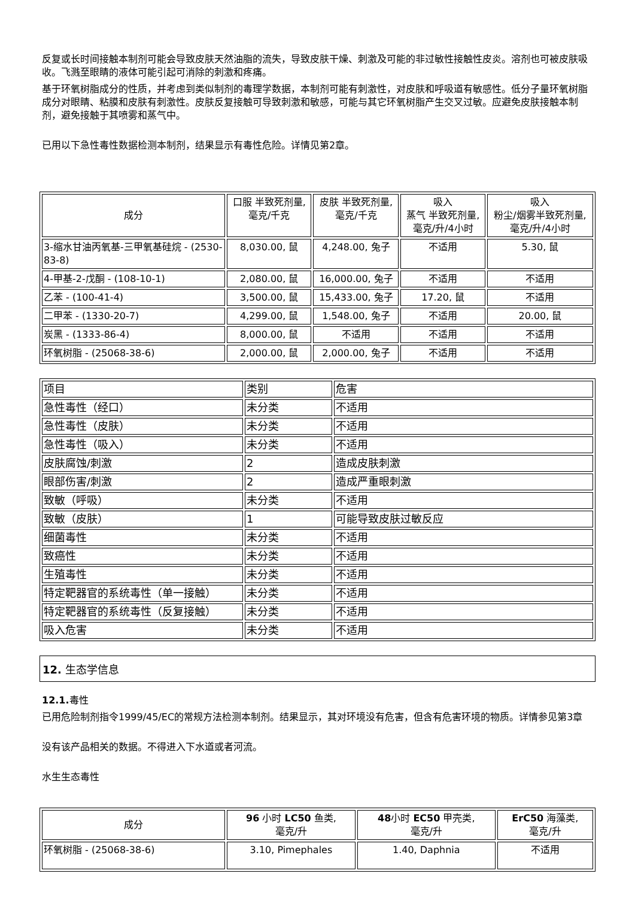反复或长时间接触本制剂可能会导致皮肤天然油脂的流失，导致皮肤干燥、刺激及可能的非过敏性接触性皮炎。溶剂也可被皮肤吸收。飞溅至眼睛的液体可能引起可消除的刺激和疼痛。
基于环氧树脂成分的性质，并考虑到类似制剂的毒理学数据，本制剂可能有刺激性，对皮肤和呼吸道有敏感性。低分子量环氧树脂成分对眼睛、粘膜和皮肤有刺激性。皮肤反复接触可导致刺激和敏感，可能与其它环氧树脂产生交叉过敏。应避免皮肤接触本制剂，避免接触于其喷雾和蒸气中。
已用以下急性毒性数据检测本制剂，结果显示有毒性危险。详情见第2章。
| 成分 | 口服 半致死剂量, 毫克/千克 | 皮肤 半致死剂量, 毫克/千克 | 吸入 蒸气 半致死剂量, 毫克/升/4小时 | 吸入 粉尘/烟雾半致死剂量, 毫克/升/4小时 |
| --- | --- | --- | --- | --- |
| 3-缩水甘油丙氧基-三甲氧基硅烷 - (2530-83-8) | 8,030.00, 鼠 | 4,248.00, 兔子 | 不适用 | 5.30, 鼠 |
| 4-甲基-2-戊酮 - (108-10-1) | 2,080.00, 鼠 | 16,000.00, 兔子 | 不适用 | 不适用 |
| 乙苯 - (100-41-4) | 3,500.00, 鼠 | 15,433.00, 兔子 | 17.20, 鼠 | 不适用 |
| 二甲苯 - (1330-20-7) | 4,299.00, 鼠 | 1,548.00, 兔子 | 不适用 | 20.00, 鼠 |
| 炭黑 - (1333-86-4) | 8,000.00, 鼠 | 不适用 | 不适用 | 不适用 |
| 环氧树脂 - (25068-38-6) | 2,000.00, 鼠 | 2,000.00, 兔子 | 不适用 | 不适用 |
| 项目 | 类别 | 危害 |
| 急性毒性（经口） | 未分类 | 不适用 |
| 急性毒性（皮肤） | 未分类 | 不适用 |
| 急性毒性（吸入） | 未分类 | 不适用 |
| 皮肤腐蚀/刺激 | 2 | 造成皮肤刺激 |
| 眼部伤害/刺激 | 2 | 造成严重眼刺激 |
| 致敏（呼吸） | 未分类 | 不适用 |
| 致敏（皮肤） | 1 | 可能导致皮肤过敏反应 |
| 细菌毒性 | 未分类 | 不适用 |
| 致癌性 | 未分类 | 不适用 |
| 生殖毒性 | 未分类 | 不适用 |
| 特定靶器官的系统毒性（单一接触） | 未分类 | 不适用 |
| 特定靶器官的系统毒性（反复接触） | 未分类 | 不适用 |
| 吸入危害 | 未分类 | 不适用 |
12. 生态学信息
12.1. 毒性
已用危险制剂指令1999/45/EC的常规方法检测本制剂。结果显示，其对环境没有危害，但含有危害环境的物质。详情参见第3章
没有该产品相关的数据。不得进入下水道或者河流。
水生生态毒性
| 成分 | 96 小时 LC50 鱼类, 毫克/升 | 48 小时 EC50 甲壳类, 毫克/升 | ErC50 海藻类, 毫克/升 |
| --- | --- | --- | --- |
| 环氧树脂 - (25068-38-6) | 3.10, Pimephales | 1.40, Daphnia | 不适用 |